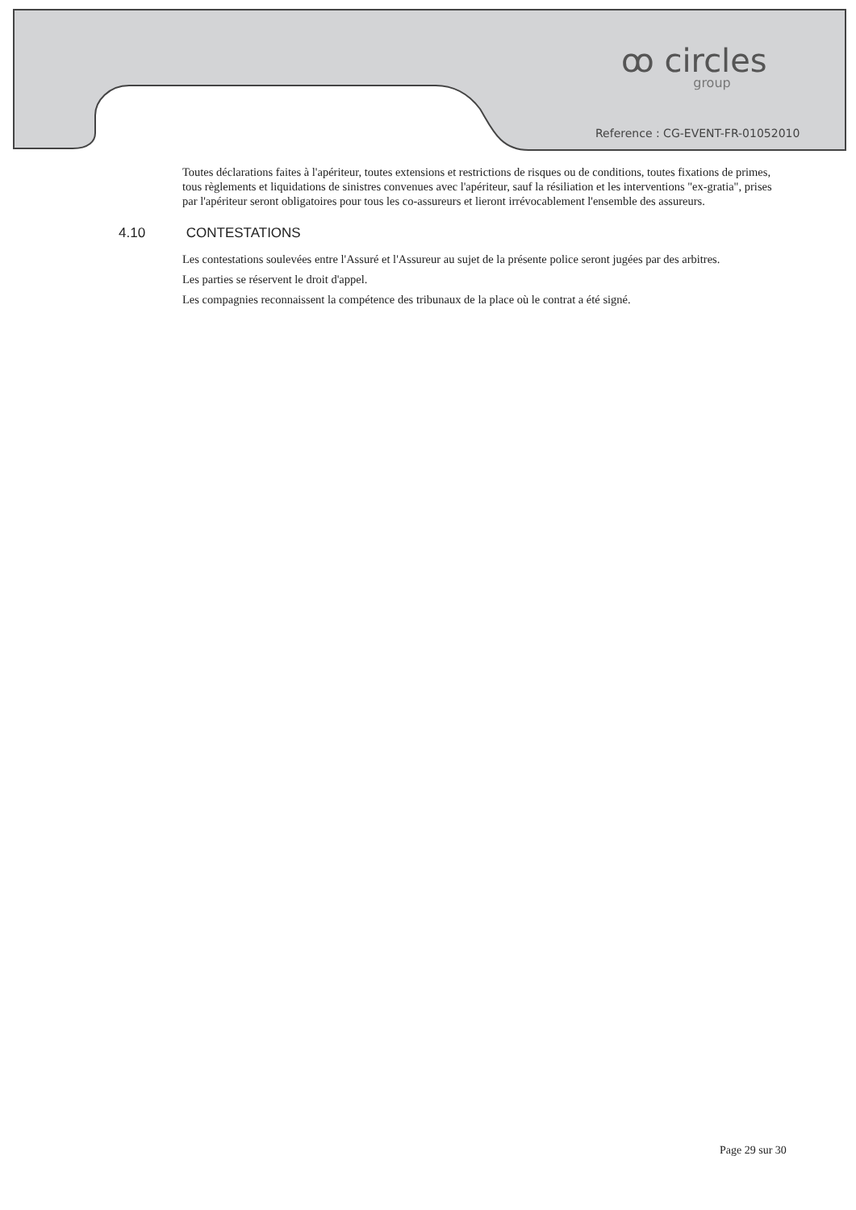ꝏ circles
group
Reference : CG-EVENT-FR-01052010
Toutes déclarations faites à l'apériteur, toutes extensions et restrictions de risques ou de conditions, toutes fixations de primes, tous règlements et liquidations de sinistres convenues avec l'apériteur, sauf la résiliation et les interventions "ex-gratia", prises par l'apériteur seront obligatoires pour tous les co-assureurs et lieront irrévocablement l'ensemble des assureurs.
4.10 CONTESTATIONS
Les contestations soulevées entre l'Assuré et l'Assureur au sujet de la présente police seront jugées par des arbitres.
Les parties se réservent le droit d'appel.
Les compagnies reconnaissent la compétence des tribunaux de la place où le contrat a été signé.
Page 29 sur 30